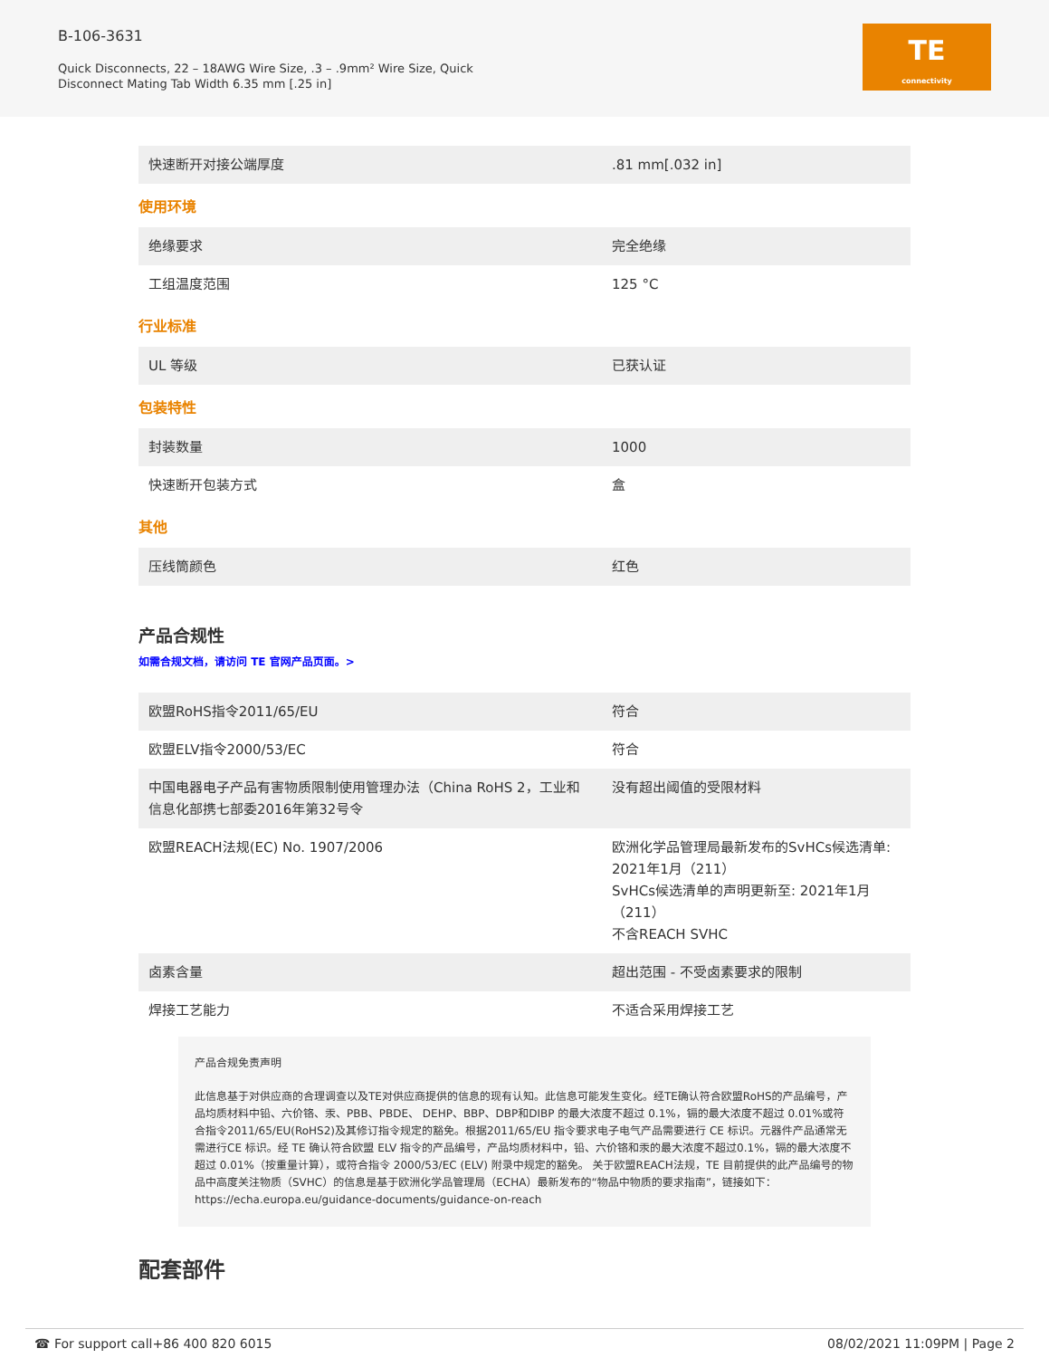B-106-3631
Quick Disconnects, 22 – 18AWG Wire Size, .3 – .9mm² Wire Size, Quick Disconnect Mating Tab Width 6.35 mm [.25 in]
TE
connectivity
| 快速断开对接公端厚度 | .81 mm[.032 in] |
使用环境
| 绝缘要求 | 完全绝缘 |
| 工组温度范围 | 125 °C |
行业标准
| UL 等级 | 已获认证 |
包装特性
| 封装数量 | 1000 |
| 快速断开包装方式 | 盒 |
其他
| 压线筒颜色 | 红色 |
产品合规性
如需合规文档，请访问 TE 官网产品页面。>
| 欧盟RoHS指令2011/65/EU | 符合 |
| 欧盟ELV指令2000/53/EC | 符合 |
| 中国电器电子产品有害物质限制使用管理办法（China RoHS 2，工业和信息化部携七部委2016年第32号令 | 没有超出阈值的受限材料 |
| 欧盟REACH法规(EC) No. 1907/2006 | 欧洲化学品管理局最新发布的SvHCs候选清单: 2021年1月（211） SvHCs候选清单的声明更新至: 2021年1月（211） 不含REACH SVHC |
| 卤素含量 | 超出范围 - 不受卤素要求的限制 |
| 焊接工艺能力 | 不适合采用焊接工艺 |
产品合规免责声明
此信息基于对供应商的合理调查以及TE对供应商提供的信息的现有认知。此信息可能发生变化。经TE确认符合欧盟RoHS的产品编号，产品均质材料中铅、六价铬、汞、PBB、PBDE、 DEHP、BBP、DBP和DIBP 的最大浓度不超过 0.1%，镉的最大浓度不超过 0.01%或符合指令2011/65/EU(RoHS2)及其修订指令规定的豁免。根据2011/65/EU 指令要求电子电气产品需要进行 CE 标识。元器件产品通常无需进行CE 标识。经 TE 确认符合欧盟 ELV 指令的产品编号，产品均质材料中，铅、六价铬和汞的最大浓度不超过0.1%，镉的最大浓度不超过 0.01%（按重量计算），或符合指令 2000/53/EC (ELV) 附录中规定的豁免。 关于欧盟REACH法规，TE 目前提供的此产品编号的物品中高度关注物质（SVHC）的信息是基于欧洲化学品管理局（ECHA）最新发布的“物品中物质的要求指南”，链接如下：https://echa.europa.eu/guidance-documents/guidance-on-reach
配套部件
☎ For support call+86 400 820 6015 08/02/2021 11:09PM | Page 2